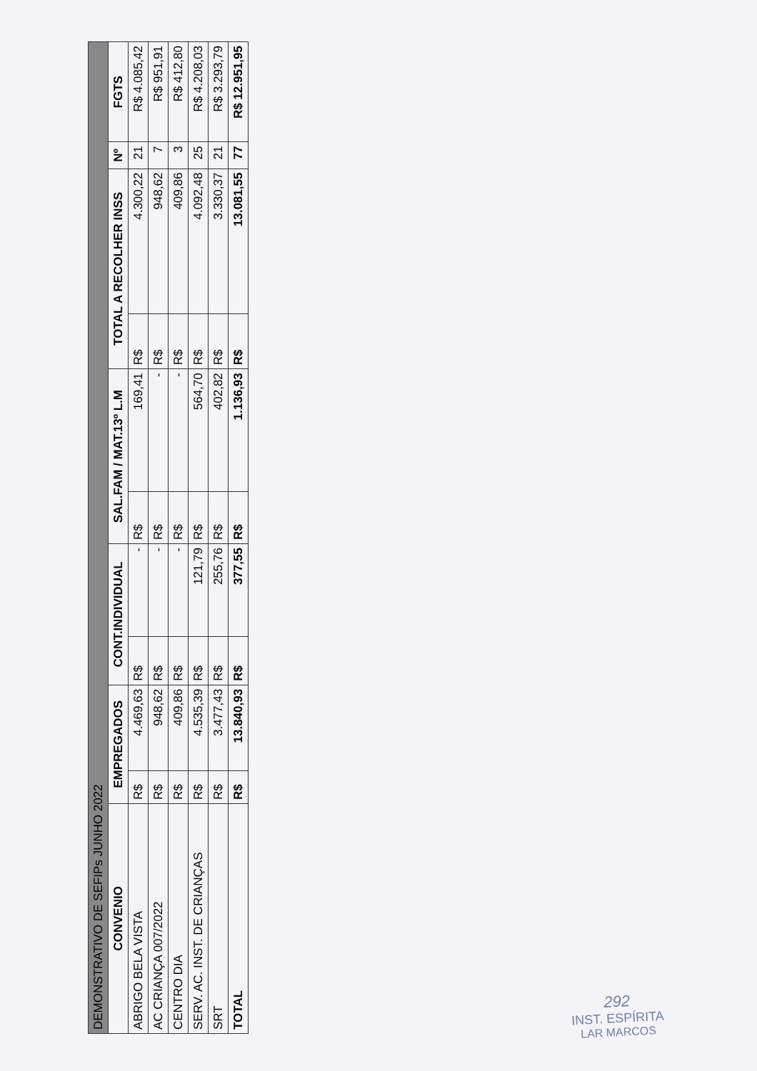| DEMONSTRATIVO DE SEFIPs JUNHO 2022 | | | | | | | | | | |
| --- | --- | --- | --- | --- | --- | --- | --- | --- | --- | --- |
| CONVENIO | EMPREGADOS | | CONT.INDIVIDUAL | | SAL.FAM / MAT.13º L.M | | TOTAL A RECOLHER INSS | | Nº | FGTS |
| ABRIGO BELA VISTA | R$ | 4.469,63 | R$ | - | R$ | 169,41 | R$ | 4.300,22 | 21 | R$ 4.085,42 |
| AC CRIANÇA 007/2022 | R$ | 948,62 | R$ | - | R$ | - | R$ | 948,62 | 7 | R$ 951,91 |
| CENTRO DIA | R$ | 409,86 | R$ | - | R$ | - | R$ | 409,86 | 3 | R$ 412,80 |
| SERV. AC. INST. DE CRIANÇAS | R$ | 4.535,39 | R$ | 121,79 | R$ | 564,70 | R$ | 4.092,48 | 25 | R$ 4.208,03 |
| SRT | R$ | 3.477,43 | R$ | 255,76 | R$ | 402,82 | R$ | 3.330,37 | 21 | R$ 3.293,79 |
| TOTAL | R$ | 13.840,93 | R$ | 377,55 | R$ | 1.136,93 | R$ | 13.081,55 | 77 | R$ 12.951,95 |
292
INST. ESPÍRITA
LAR MARCOS